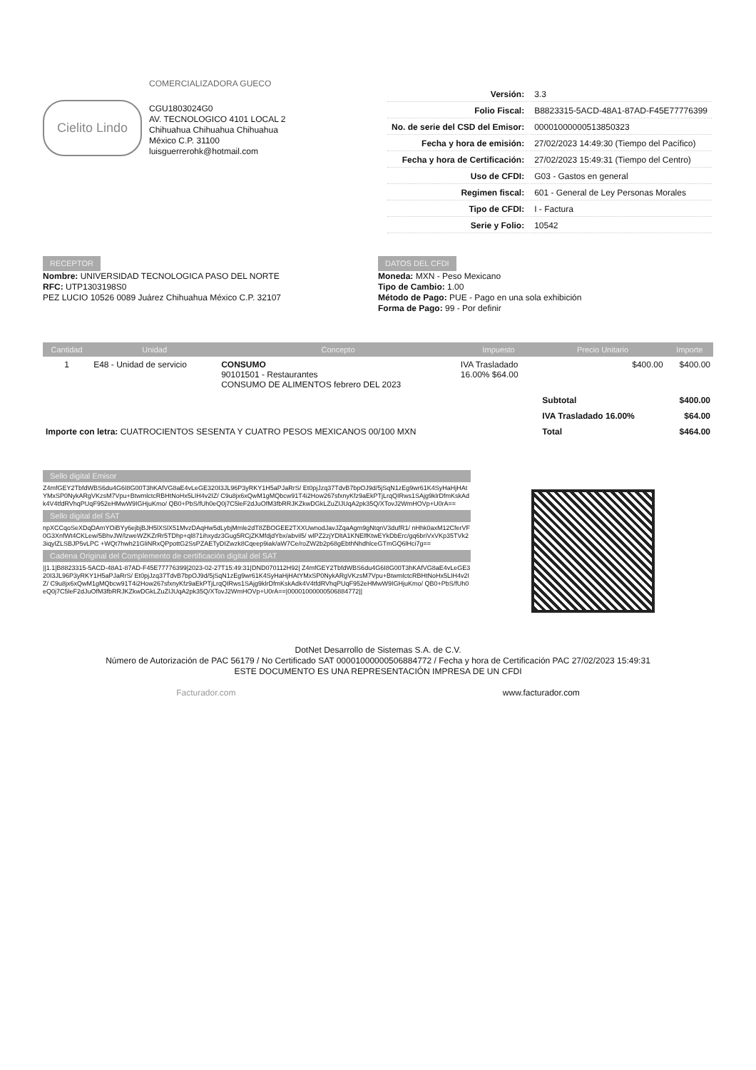Cielito Lindo
COMERCIALIZADORA GUECO
CGU1803024G0
AV. TECNOLOGICO 4101 LOCAL 2
Chihuahua Chihuahua Chihuahua
México C.P. 31100
luisguerrerohk@hotmail.com
| Versión: | 3.3 |
| Folio Fiscal: | B8823315-5ACD-48A1-87AD-F45E77776399 |
| No. de serie del CSD del Emisor: | 00001000000513850323 |
| Fecha y hora de emisión: | 27/02/2023 14:49:30 (Tiempo del Pacífico) |
| Fecha y hora de Certificación: | 27/02/2023 15:49:31 (Tiempo del Centro) |
| Uso de CFDI: | G03 - Gastos en general |
| Regimen fiscal: | 601 - General de Ley Personas Morales |
| Tipo de CFDI: | I - Factura |
| Serie y Folio: | 10542 |
RECEPTOR
Nombre: UNIVERSIDAD TECNOLOGICA PASO DEL NORTE
RFC: UTP1303198S0
PEZ LUCIO 10526 0089 Juárez Chihuahua México C.P. 32107
DATOS DEL CFDI
Moneda: MXN - Peso Mexicano
Tipo de Cambio: 1.00
Método de Pago: PUE - Pago en una sola exhibición
Forma de Pago: 99 - Por definir
| Cantidad | Unidad | Concepto | Impuesto | Precio Unitario | Importe |
| --- | --- | --- | --- | --- | --- |
| 1 | E48 - Unidad de servicio | CONSUMO 90101501 - Restaurantes CONSUMO DE ALIMENTOS febrero DEL 2023 | IVA Trasladado 16.00% $64.00 | $400.00 | $400.00 |
| | | | | Subtotal | $400.00 |
| | | | | IVA Trasladado 16.00% | $64.00 |
| Importe con letra: CUATROCIENTOS SESENTA Y CUATRO PESOS MEXICANOS 00/100 MXN | | | | Total | $464.00 |
Sello digital Emisor
Z4mfGEY2TbfdWBS6du4G6I8G00T3hKAfVG8aE4vLeGE320I3JL96P3yRKY1H5aPJaRrS/ Et0pjJzq37TdvB7bpOJ9d/5jSqN1zEg9wr61K4SyHaHjHAtYMxSP0NykARgVKzsM7Vpu+BtwmlctcRBHtNoHx5LIH4v2IZ/ C9u8jx6xQwM1gMQbcw91T4i2How267sfxnyKfz9aEkPTjLrqQIRws1SAjg9klrDfmKskAdk4V4tfdRVhqPUqF952eHMwW9IGHjuKmo/ QB0+PbS/fUh0eQ0j7C5leF2dJuOfM3fbRRJKZkwDGkLZuZIJUqA2pk35Q/XTovJ2WmHOVp+U0rA==
Sello digital del SAT
npXCCqoSeXDqDAmYOiBYy6ejbjBJH5lXSlX51MvzDAqHw5dLybjMmle2dT8ZBOGEE2TXXUwnodJavJZqaAgm9gNtqnV3dufR1/ nHhk0axM12CferVF0G3XnfWt4CKLew/5BhvJW/lzweWZKZrRr5TDhp+ql871ihxydz3Gug5RCjZKMfdjdYbx/abvil5/ wlPZ2zjYDltA1KNElfKtwEYkDbErc/gq6briVxVKp35TVk23iqylZLSBJP5vLPC +WQt7hwh21GliNRxQPpottG2SsPZAETyDIZwzk8Cqeep9iak/aW7Ce/roZW2b2p68gEbthNhdhlceGTmGQ6lHci7g==
Cadena Original del Complemento de certificación digital del SAT
||1.1|B8823315-5ACD-48A1-87AD-F45E77776399|2023-02-27T15:49:31|DND070112H92| Z4mfGEY2TbfdWBS6du4G6I8G00T3hKAfVG8aE4vLeGE320I3JL96P3yRKY1H5aPJaRrS/ Et0pjJzq37TdvB7bpOJ9d/5jSqN1zEg9wr61K4SyHaHjHAtYMxSP0NykARgVKzsM7Vpu+BtwmlctcRBHtNoHx5LIH4v2IZ/ C9u8jx6xQwM1gMQbcw91T4i2How267sfxnyKfz9aEkPTjLrqQIRws1SAjg9klrDfmKskAdk4V4tfdRVhqPUqF952eHMwW9IGHjuKmo/ QB0+PbS/fUh0eQ0j7C5leF2dJuOfM3fbRRJKZkwDGkLZuZIJUqA2pk35Q/XTovJ2WmHOVp+U0rA==|00001000000506884772||
DotNet Desarrollo de Sistemas S.A. de C.V.
Número de Autorización de PAC 56179 / No Certificado SAT 00001000000506884772 / Fecha y hora de Certificación PAC 27/02/2023 15:49:31
ESTE DOCUMENTO ES UNA REPRESENTACIÓN IMPRESA DE UN CFDI
Facturador.com www.facturador.com